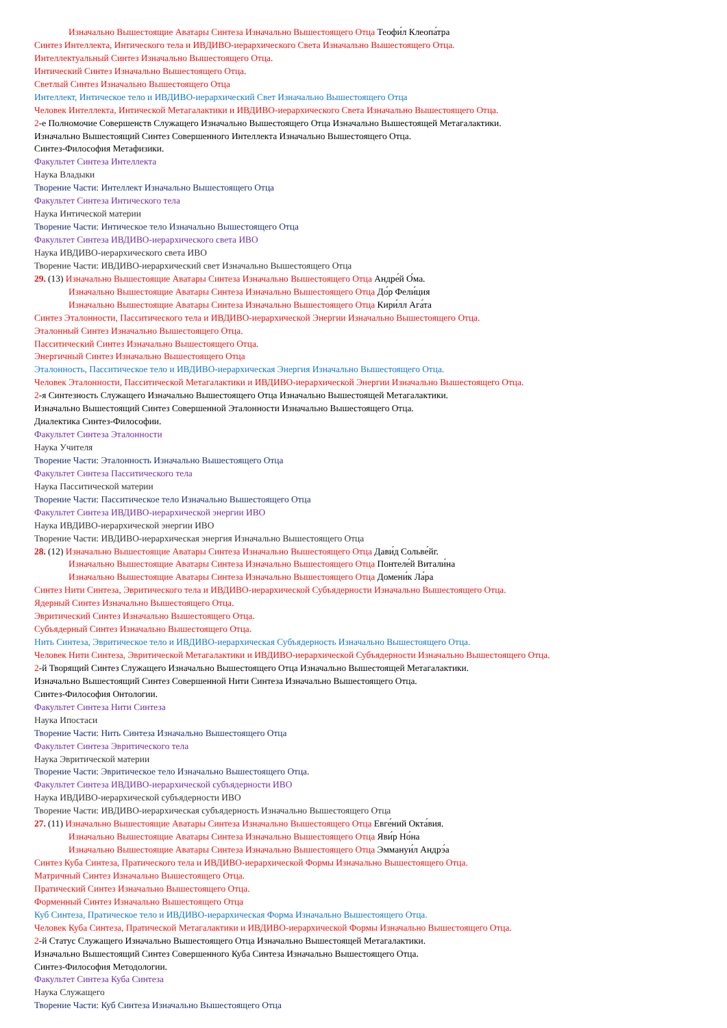Изначально Вышестоящие Аватары Синтеза Изначально Вышестоящего Отца Теофи́л Клеопа́тра
Синтез Интеллекта, Интического тела и ИВДИВО-иерархического Света Изначально Вышестоящего Отца.
Интеллектуальный Синтез Изначально Вышестоящего Отца.
Интический Синтез Изначально Вышестоящего Отца.
Светлый Синтез Изначально Вышестоящего Отца
Интеллект, Интическое тело и ИВДИВО-иерархический Свет Изначально Вышестоящего Отца
Человек Интеллекта, Интической Метагалактики и ИВДИВО-иерархического Света Изначально Вышестоящего Отца.
2-е Полномочие Совершенств Служащего Изначально Вышестоящего Отца Изначально Вышестоящей Метагалактики.
Изначально Вышестоящий Синтез Совершенного Интеллекта Изначально Вышестоящего Отца.
Синтез-Философия Метафизики.
Факультет Синтеза Интеллекта
Наука Владыки
Творение Части: Интеллект Изначально Вышестоящего Отца
Факультет Синтеза Интического тела
Наука Интической материи
Творение Части: Интическое тело Изначально Вышестоящего Отца
Факультет Синтеза ИВДИВО-иерархического света ИВО
Наука ИВДИВО-иерархического света ИВО
Творение Части: ИВДИВО-иерархический свет Изначально Вышестоящего Отца
29. (13) Изначально Вышестоящие Аватары Синтеза Изначально Вышестоящего Отца Андре́й О́ма.
Изначально Вышестоящие Аватары Синтеза Изначально Вышестоящего Отца До́р Фели́ция
Изначально Вышестоящие Аватары Синтеза Изначально Вышестоящего Отца Кири́лл Ага́та
Синтез Эталонности, Пасситического тела и ИВДИВО-иерархической Энергии Изначально Вышестоящего Отца.
Эталонный Синтез Изначально Вышестоящего Отца.
Пасситический Синтез Изначально Вышестоящего Отца.
Энергичный Синтез Изначально Вышестоящего Отца
Эталонность, Пасситическое тело и ИВДИВО-иерархическая Энергия Изначально Вышестоящего Отца.
Человек Эталонности, Пасситической Метагалактики и ИВДИВО-иерархической Энергии Изначально Вышестоящего Отца.
2-я Синтезность Служащего Изначально Вышестоящего Отца Изначально Вышестоящей Метагалактики.
Изначально Вышестоящий Синтез Совершенной Эталонности Изначально Вышестоящего Отца.
Диалектика Синтез-Философии.
Факультет Синтеза Эталонности
Наука Учителя
Творение Части: Эталонность Изначально Вышестоящего Отца
Факультет Синтеза Пасситического тела
Наука Пасситической материи
Творение Части: Пасситическое тело Изначально Вышестоящего Отца
Факультет Синтеза ИВДИВО-иерархической энергии ИВО
Наука ИВДИВО-иерархической энергии ИВО
Творение Части: ИВДИВО-иерархическая энергия Изначально Вышестоящего Отца
28. (12) Изначально Вышестоящие Аватары Синтеза Изначально Вышестоящего Отца Дави́д Сольве́йг.
Изначально Вышестоящие Аватары Синтеза Изначально Вышестоящего Отца Понтеле́й Витали́на
Изначально Вышестоящие Аватары Синтеза Изначально Вышестоящего Отца Домени́к Ла́ра
Синтез Нити Синтеза, Эвритического тела и ИВДИВО-иерархической Субъядерности Изначально Вышестоящего Отца.
Ядерный Синтез Изначально Вышестоящего Отца.
Эвритический Синтез Изначально Вышестоящего Отца.
Субъядерный Синтез Изначально Вышестоящего Отца.
Нить Синтеза, Эвритическое тело и ИВДИВО-иерархическая Субъядерность Изначально Вышестоящего Отца.
Человек Нити Синтеза, Эвритической Метагалактики и ИВДИВО-иерархической Субъядерности Изначально Вышестоящего Отца.
2-й Творящий Синтез Служащего Изначально Вышестоящего Отца Изначально Вышестоящей Метагалактики.
Изначально Вышестоящий Синтез Совершенной Нити Синтеза Изначально Вышестоящего Отца.
Синтез-Философия Онтологии.
Факультет Синтеза Нити Синтеза
Наука Ипостаси
Творение Части: Нить Синтеза Изначально Вышестоящего Отца
Факультет Синтеза Эвритического тела
Наука Эвритической материи
Творение Части: Эвритическое тело Изначально Вышестоящего Отца.
Факультет Синтеза ИВДИВО-иерархической субъядерности ИВО
Наука ИВДИВО-иерархической субъядерности ИВО
Творение Части: ИВДИВО-иерархическая субъядерность Изначально Вышестоящего Отца
27. (11) Изначально Вышестоящие Аватары Синтеза Изначально Вышестоящего Отца Евге́ний Окта́вия.
Изначально Вышестоящие Аватары Синтеза Изначально Вышестоящего Отца Яви́р Но́на
Изначально Вышестоящие Аватары Синтеза Изначально Вышестоящего Отца Эммануи́л Андрэ́а
Синтез Куба Синтеза, Пратического тела и ИВДИВО-иерархической Формы Изначально Вышестоящего Отца.
Матричный Синтез Изначально Вышестоящего Отца.
Пратический Синтез Изначально Вышестоящего Отца.
Форменный Синтез Изначально Вышестоящего Отца
Куб Синтеза, Пратическое тело и ИВДИВО-иерархическая Форма Изначально Вышестоящего Отца.
Человек Куба Синтеза, Пратической Метагалактики и ИВДИВО-иерархической Формы Изначально Вышестоящего Отца.
2-й Статус Служащего Изначально Вышестоящего Отца Изначально Вышестоящей Метагалактики.
Изначально Вышестоящий Синтез Совершенного Куба Синтеза Изначально Вышестоящего Отца.
Синтез-Философия Методологии.
Факультет Синтеза Куба Синтеза
Наука Служащего
Творение Части: Куб Синтеза Изначально Вышестоящего Отца